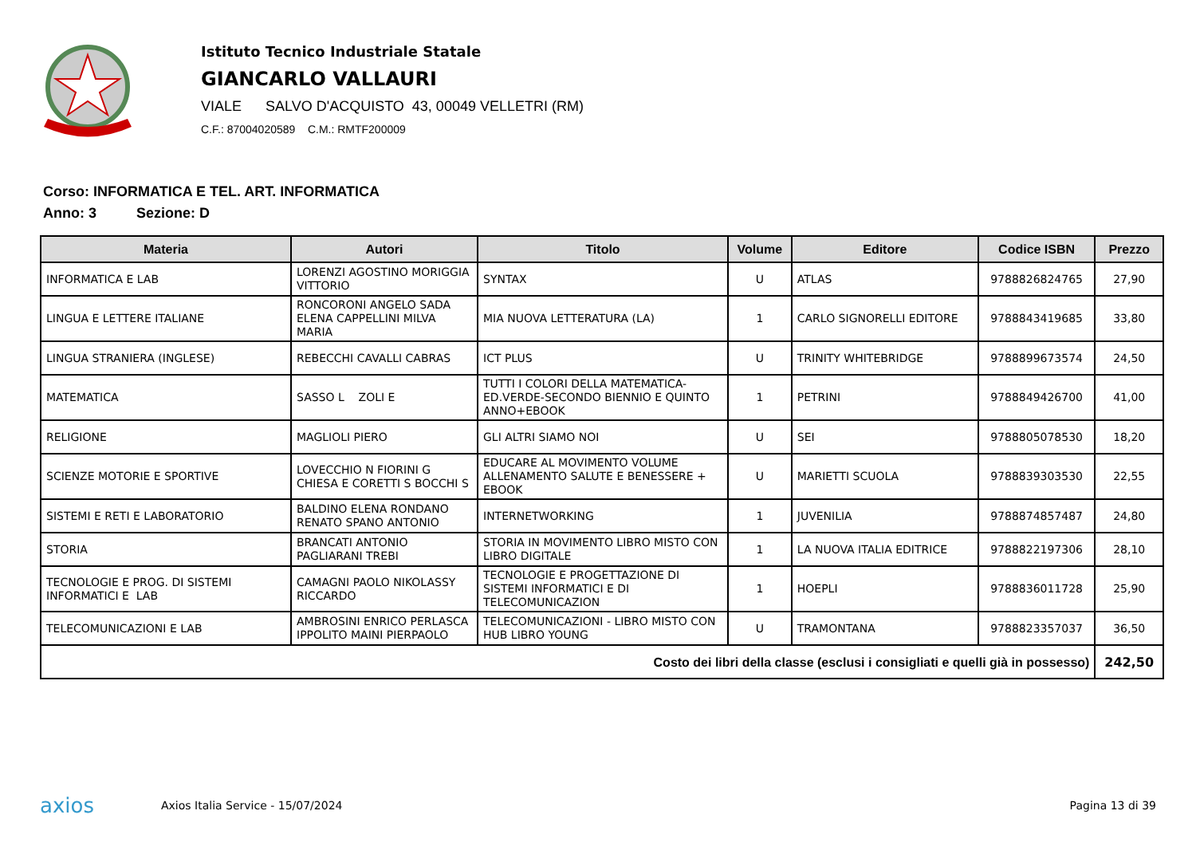Istituto Tecnico Industriale Statale
GIANCARLO VALLAURI
VIALE SALVO D'ACQUISTO 43, 00049 VELLETRI (RM)
C.F.: 87004020589 C.M.: RMTF200009
Corso: INFORMATICA E TEL. ART. INFORMATICA
Anno: 3 Sezione: D
| Materia | Autori | Titolo | Volume | Editore | Codice ISBN | Prezzo |
| --- | --- | --- | --- | --- | --- | --- |
| INFORMATICA E LAB | LORENZI AGOSTINO MORIGGIA VITTORIO | SYNTAX | U | ATLAS | 9788826824765 | 27,90 |
| LINGUA E LETTERE ITALIANE | RONCORONI ANGELO SADA ELENA CAPPELLINI MILVA MARIA | MIA NUOVA LETTERATURA (LA) | 1 | CARLO SIGNORELLI EDITORE | 9788843419685 | 33,80 |
| LINGUA STRANIERA (INGLESE) | REBECCHI CAVALLI CABRAS | ICT PLUS | U | TRINITY WHITEBRIDGE | 9788899673574 | 24,50 |
| MATEMATICA | SASSO L ZOLI E | TUTTI I COLORI DELLA MATEMATICA-ED.VERDE-SECONDO BIENNIO E QUINTO ANNO+EBOOK | 1 | PETRINI | 9788849426700 | 41,00 |
| RELIGIONE | MAGLIOLI PIERO | GLI ALTRI SIAMO NOI | U | SEI | 9788805078530 | 18,20 |
| SCIENZE MOTORIE E SPORTIVE | LOVECCHIO N FIORINI G CHIESA E CORETTI S BOCCHI S | EDUCARE AL MOVIMENTO VOLUME ALLENAMENTO SALUTE E BENESSERE + EBOOK | U | MARIETTI SCUOLA | 9788839303530 | 22,55 |
| SISTEMI E RETI E LABORATORIO | BALDINO ELENA RONDANO RENATO SPANO ANTONIO | INTERNETWORKING | 1 | JUVENILIA | 9788874857487 | 24,80 |
| STORIA | BRANCATI ANTONIO PAGLIARANI TREBI | STORIA IN MOVIMENTO LIBRO MISTO CON LIBRO DIGITALE | 1 | LA NUOVA ITALIA EDITRICE | 9788822197306 | 28,10 |
| TECNOLOGIE E PROG. DI SISTEMI INFORMATICI E LAB | CAMAGNI PAOLO NIKOLASSY RICCARDO | TECNOLOGIE E PROGETTAZIONE DI SISTEMI INFORMATICI E DI TELECOMUNICAZION | 1 | HOEPLI | 9788836011728 | 25,90 |
| TELECOMUNICAZIONI E LAB | AMBROSINI ENRICO PERLASCA IPPOLITO MAINI PIERPAOLO | TELECOMUNICAZIONI - LIBRO MISTO CON HUB LIBRO YOUNG | U | TRAMONTANA | 9788823357037 | 36,50 |
| Costo dei libri della classe (esclusi i consigliati e quelli già in possesso) | | | | | | 242,50 |
axios Axios Italia Service - 15/07/2024
Pagina 13 di 39